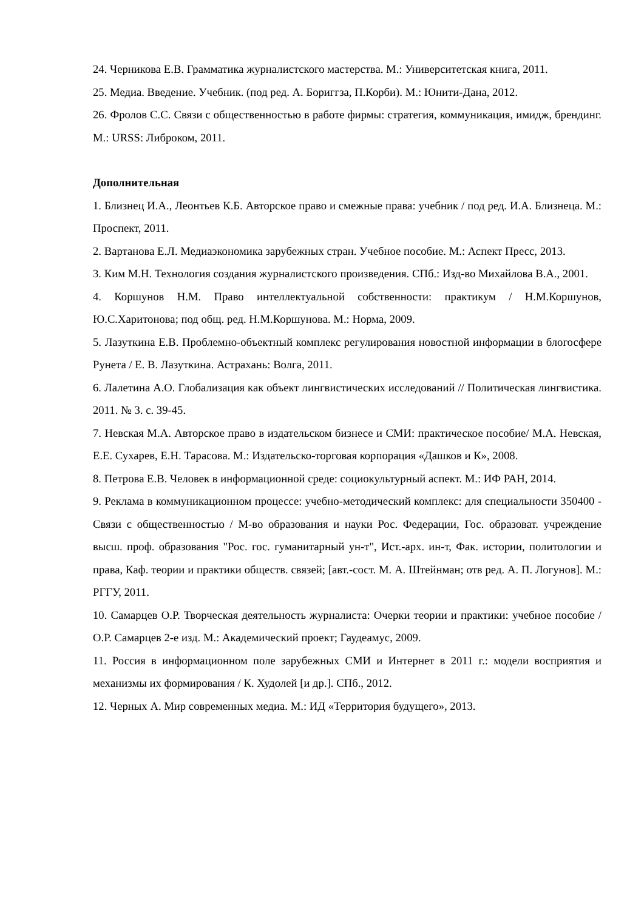24. Черникова Е.В. Грамматика журналистского мастерства. М.: Университетская книга, 2011.
25. Медиа. Введение. Учебник. (под ред. А. Бориггза, П.Корби). М.: Юнити-Дана, 2012.
26. Фролов С.С. Связи с общественностью в работе фирмы: стратегия, коммуникация, имидж, брендинг. М.: URSS: Либроком, 2011.
Дополнительная
1. Близнец И.А., Леонтьев К.Б. Авторское право и смежные права: учебник / под ред. И.А. Близнеца. М.: Проспект, 2011.
2. Вартанова Е.Л. Медиаэкономика зарубежных стран. Учебное пособие. М.: Аспект Пресс, 2013.
3. Ким М.Н. Технология создания журналистского произведения. СПб.: Изд-во Михайлова В.А., 2001.
4. Коршунов Н.М. Право интеллектуальной собственности: практикум / Н.М.Коршунов, Ю.С.Харитонова; под общ. ред. Н.М.Коршунова. М.: Норма, 2009.
5. Лазуткина Е.В. Проблемно-объектный комплекс регулирования новостной информации в блогосфере Рунета / Е. В. Лазуткина. Астрахань: Волга, 2011.
6. Лалетина А.О. Глобализация как объект лингвистических исследований // Политическая лингвистика. 2011. № 3. с. 39-45.
7. Невская М.А. Авторское право в издательском бизнесе и СМИ: практическое пособие/ М.А. Невская, Е.Е. Сухарев, Е.Н. Тарасова. М.: Издательско-торговая корпорация «Дашков и К», 2008.
8. Петрова Е.В. Человек в информационной среде: социокультурный аспект. М.: ИФ РАН, 2014.
9. Реклама в коммуникационном процессе: учебно-методический комплекс: для специальности 350400 - Связи с общественностью / М-во образования и науки Рос. Федерации, Гос. образоват. учреждение высш. проф. образования "Рос. гос. гуманитарный ун-т", Ист.-арх. ин-т, Фак. истории, политологии и права, Каф. теории и практики обществ. связей; [авт.-сост. М. А. Штейнман; отв ред. А. П. Логунов]. М.: РГГУ, 2011.
10. Самарцев О.Р. Творческая деятельность журналиста: Очерки теории и практики: учебное пособие / О.Р. Самарцев 2-е изд. М.: Академический проект; Гаудеамус, 2009.
11. Россия в информационном поле зарубежных СМИ и Интернет в 2011 г.: модели восприятия и механизмы их формирования / К. Худолей [и др.]. СПб., 2012.
12. Черных А. Мир современных медиа. М.: ИД «Территория будущего», 2013.